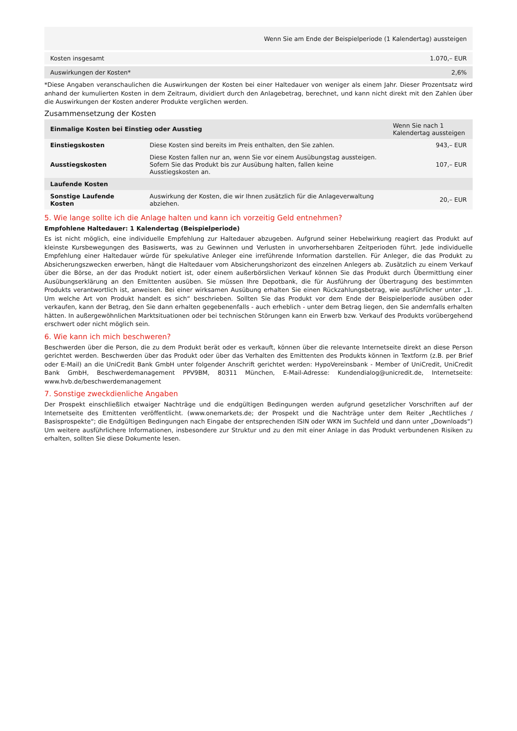| Wenn Sie am Ende der Beispielperiode (1 Kalendertag) aussteigen | |
| --- | --- |
| Kosten insgesamt | 1.070,– EUR |
| Auswirkungen der Kosten* | 2,6% |
*Diese Angaben veranschaulichen die Auswirkungen der Kosten bei einer Haltedauer von weniger als einem Jahr. Dieser Prozentsatz wird anhand der kumulierten Kosten in dem Zeitraum, dividiert durch den Anlagebetrag, berechnet, und kann nicht direkt mit den Zahlen über die Auswirkungen der Kosten anderer Produkte verglichen werden.
Zusammensetzung der Kosten
| Einmalige Kosten bei Einstieg oder Ausstieg | | Wenn Sie nach 1 Kalendertag aussteigen |
| --- | --- | --- |
| Einstiegskosten | Diese Kosten sind bereits im Preis enthalten, den Sie zahlen. | 943,– EUR |
| Ausstiegskosten | Diese Kosten fallen nur an, wenn Sie vor einem Ausübungstag aussteigen. Sofern Sie das Produkt bis zur Ausübung halten, fallen keine Ausstiegskosten an. | 107,– EUR |
| Laufende Kosten | | |
| Sonstige Laufende Kosten | Auswirkung der Kosten, die wir Ihnen zusätzlich für die Anlageverwaltung abziehen. | 20,– EUR |
5. Wie lange sollte ich die Anlage halten und kann ich vorzeitig Geld entnehmen?
Empfohlene Haltedauer: 1 Kalendertag (Beispielperiode)
Es ist nicht möglich, eine individuelle Empfehlung zur Haltedauer abzugeben. Aufgrund seiner Hebelwirkung reagiert das Produkt auf kleinste Kursbewegungen des Basiswerts, was zu Gewinnen und Verlusten in unvorhersehbaren Zeitperioden führt. Jede individuelle Empfehlung einer Haltedauer würde für spekulative Anleger eine irreführende Information darstellen. Für Anleger, die das Produkt zu Absicherungszwecken erwerben, hängt die Haltedauer vom Absicherungshorizont des einzelnen Anlegers ab. Zusätzlich zu einem Verkauf über die Börse, an der das Produkt notiert ist, oder einem außerbörslichen Verkauf können Sie das Produkt durch Übermittlung einer Ausübungserklärung an den Emittenten ausüben. Sie müssen Ihre Depotbank, die für Ausführung der Übertragung des bestimmten Produkts verantwortlich ist, anweisen. Bei einer wirksamen Ausübung erhalten Sie einen Rückzahlungsbetrag, wie ausführlicher unter „1. Um welche Art von Produkt handelt es sich“ beschrieben. Sollten Sie das Produkt vor dem Ende der Beispielperiode ausüben oder verkaufen, kann der Betrag, den Sie dann erhalten gegebenenfalls - auch erheblich - unter dem Betrag liegen, den Sie andernfalls erhalten hätten. In außergewöhnlichen Marktsituationen oder bei technischen Störungen kann ein Erwerb bzw. Verkauf des Produkts vorübergehend erschwert oder nicht möglich sein.
6. Wie kann ich mich beschweren?
Beschwerden über die Person, die zu dem Produkt berät oder es verkauft, können über die relevante Internetseite direkt an diese Person gerichtet werden. Beschwerden über das Produkt oder über das Verhalten des Emittenten des Produkts können in Textform (z.B. per Brief oder E-Mail) an die UniCredit Bank GmbH unter folgender Anschrift gerichtet werden: HypoVereinsbank - Member of UniCredit, UniCredit Bank GmbH, Beschwerdemanagement PPV9BM, 80311 München, E-Mail-Adresse: Kundendialog@unicredit.de, Internetseite: www.hvb.de/beschwerdemanagement
7. Sonstige zweckdienliche Angaben
Der Prospekt einschließlich etwaiger Nachträge und die endgültigen Bedingungen werden aufgrund gesetzlicher Vorschriften auf der Internetseite des Emittenten veröffentlicht. (www.onemarkets.de; der Prospekt und die Nachträge unter dem Reiter „Rechtliches / Basisprospekte“; die Endgültigen Bedingungen nach Eingabe der entsprechenden ISIN oder WKN im Suchfeld und dann unter „Downloads“) Um weitere ausführlichere Informationen, insbesondere zur Struktur und zu den mit einer Anlage in das Produkt verbundenen Risiken zu erhalten, sollten Sie diese Dokumente lesen.